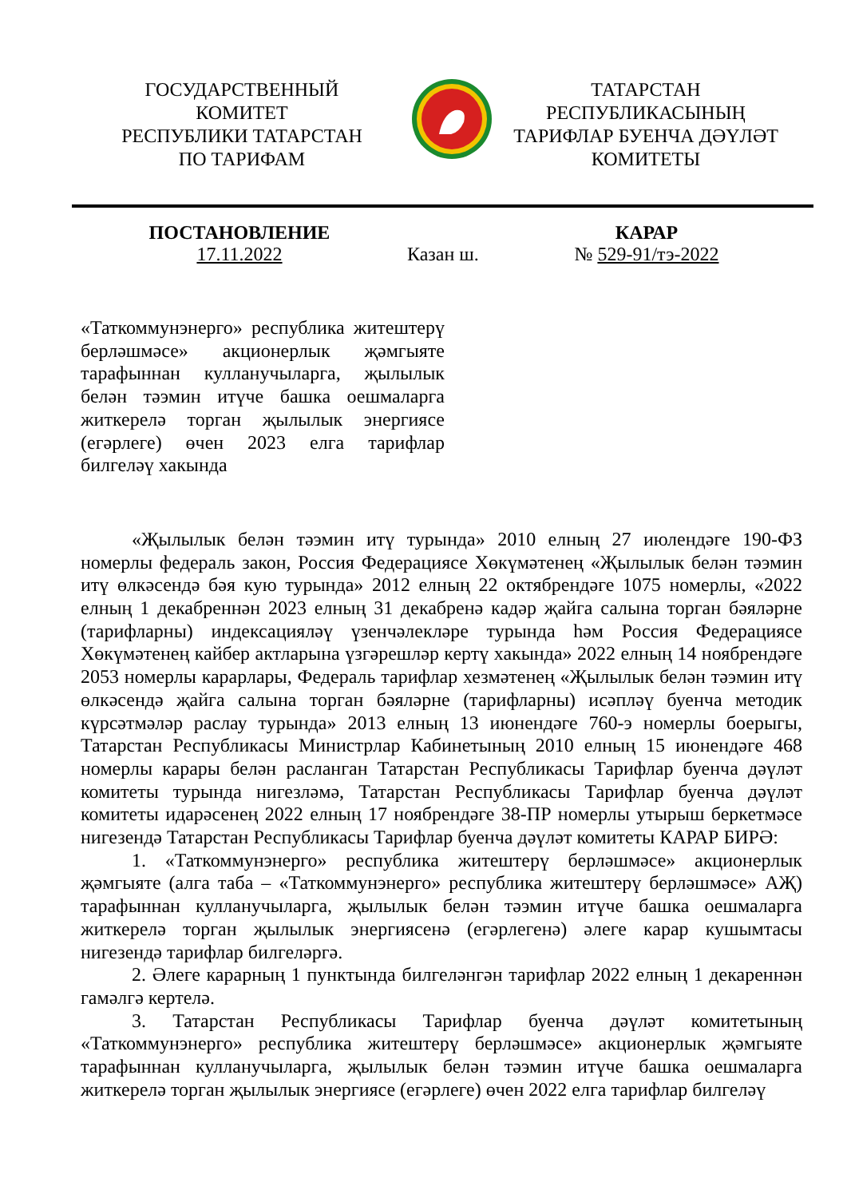ГОСУДАРСТВЕННЫЙ
КОМИТЕТ
РЕСПУБЛИКИ ТАТАРСТАН
ПО ТАРИФАМ
ТАТАРСТАН
РЕСПУБЛИКАСЫНЫҢ
ТАРИФЛАР БУЕНЧА ДӘҮЛӘТ
КОМИТЕТЫ
ПОСТАНОВЛЕНИЕ
17.11.2022
Казан ш.
КАРАР
№ 529-91/тэ-2022
«Таткоммунэнерго» республика житештерү берләшмәсе» акционерлык җәмгыяте тарафыннан кулланучыларга, җылылык белән тәэмин итүче башка оешмаларга житкерелә торган җылылык энергиясе (егәрлеге) өчен 2023 елга тарифлар билгеләү хакында
«Җылылык белән тәэмин итү турында» 2010 елның 27 июлендәге 190-ФЗ номерлы федераль закон, Россия Федерациясе Хөкүмәтенең «Җылылык белән тәэмин итү өлкәсендә бәя кую турында» 2012 елның 22 октябрендәге 1075 номерлы, «2022 елның 1 декабреннән 2023 елның 31 декабренә кадәр җайга салына торган бәяләрне (тарифларны) индексацияләү үзенчәлекләре турында һәм Россия Федерациясе Хөкүмәтенең кайбер актларына үзгәрешләр кертү хакында» 2022 елның 14 ноябрендәге 2053 номерлы карарлары, Федераль тарифлар хезмәтенең «Җылылык белән тәэмин итү өлкәсендә җайга салына торган бәяләрне (тарифларны) исәпләү буенча методик күрсәтмәләр раслау турында» 2013 елның 13 июнендәге 760-э номерлы боерыгы, Татарстан Республикасы Министрлар Кабинетының 2010 елның 15 июнендәге 468 номерлы карары белән расланган Татарстан Республикасы Тарифлар буенча дәүләт комитеты турында нигезләмә, Татарстан Республикасы Тарифлар буенча дәүләт комитеты идарәсенең 2022 елның 17 ноябрендәге 38-ПР номерлы утырыш беркетмәсе нигезендә Татарстан Республикасы Тарифлар буенча дәүләт комитеты КАРАР БИРӘ:
1. «Таткоммунэнерго» республика житештерү берләшмәсе» акционерлык җәмгыяте (алга таба – «Таткоммунэнерго» республика житештерү берләшмәсе» АҖ) тарафыннан кулланучыларга, җылылык белән тәэмин итүче башка оешмаларга житкерелә торган җылылык энергиясенә (егәрлегенә) әлеге карар кушымтасы нигезендә тарифлар билгеләргә.
2. Әлеге карарның 1 пунктында билгеләнгән тарифлар 2022 елның 1 декареннән гамәлгә кертелә.
3. Татарстан Республикасы Тарифлар буенча дәүләт комитетының «Таткоммунэнерго» республика житештерү берләшмәсе» акционерлык җәмгыяте тарафыннан кулланучыларга, җылылык белән тәэмин итүче башка оешмаларга житкерелә торган җылылык энергиясе (егәрлеге) өчен 2022 елга тарифлар билгеләү